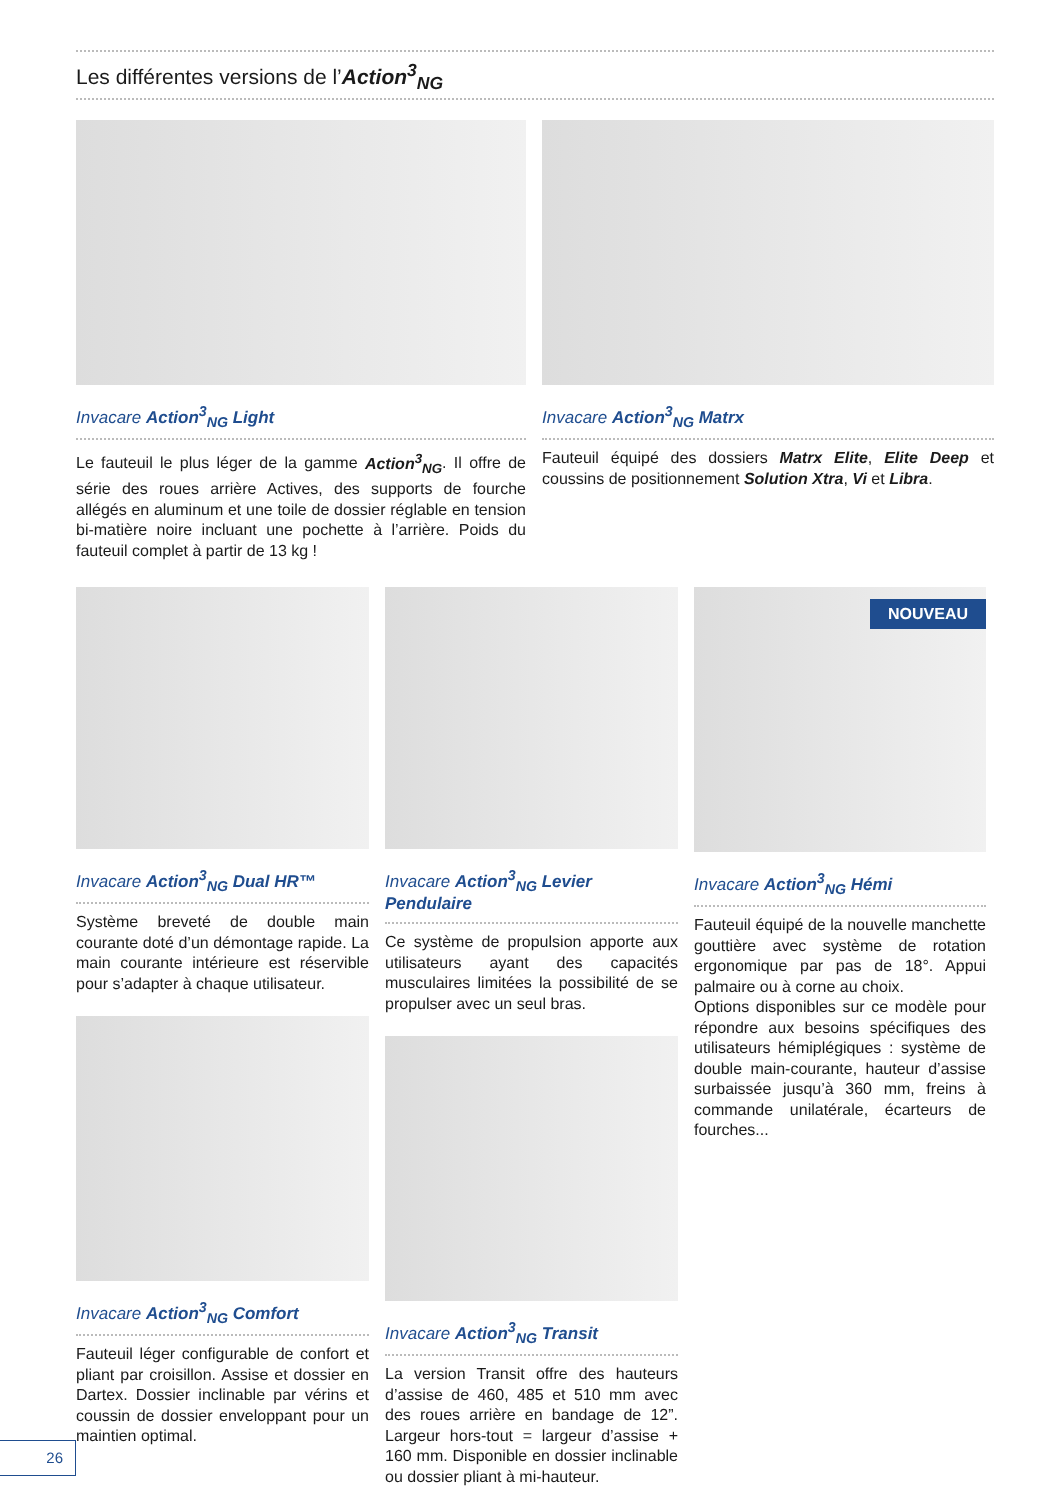Les différentes versions de l’Action<sup>3</sup><sub>NG</sub>
Invacare Action<sup>3</sup><sub>NG</sub> Light
Le fauteuil le plus léger de la gamme Action<sup>3</sup><sub>NG</sub>. Il offre de série des roues arrière Actives, des supports de fourche allégés en aluminum et une toile de dossier réglable en tension bi-matière noire incluant une pochette à l’arrière. Poids du fauteuil complet à partir de 13 kg !
Invacare Action<sup>3</sup><sub>NG</sub> Matrx
Fauteuil équipé des dossiers Matrx Elite, Elite Deep et coussins de positionnement Solution Xtra, Vi et Libra.
Invacare Action<sup>3</sup><sub>NG</sub> Dual HR™
Système breveté de double main courante doté d’un démontage rapide. La main courante intérieure est réservible pour s’adapter à chaque utilisateur.
Invacare Action<sup>3</sup><sub>NG</sub> Comfort
Fauteuil léger configurable de confort et pliant par croisillon. Assise et dossier en Dartex. Dossier inclinable par vérins et coussin de dossier enveloppant pour un maintien optimal.
Invacare Action<sup>3</sup><sub>NG</sub> Levier Pendulaire
Ce système de propulsion apporte aux utilisateurs ayant des capacités musculaires limitées la possibilité de se propulser avec un seul bras.
Invacare Action<sup>3</sup><sub>NG</sub> Transit
La version Transit offre des hauteurs d’assise de 460, 485 et 510 mm avec des roues arrière en bandage de 12”. Largeur hors-tout = largeur d’assise + 160 mm. Disponible en dossier inclinable ou dossier pliant à mi-hauteur.
NOUVEAU
Invacare Action<sup>3</sup><sub>NG</sub> Hémi
Fauteuil équipé de la nouvelle manchette gouttière avec système de rotation ergonomique par pas de 18°. Appui palmaire ou à corne au choix.
Options disponibles sur ce modèle pour répondre aux besoins spécifiques des utilisateurs hémiplégiques : système de double main-courante, hauteur d’assise surbaissée jusqu’à 360 mm, freins à commande unilatérale, écarteurs de fourches...
26